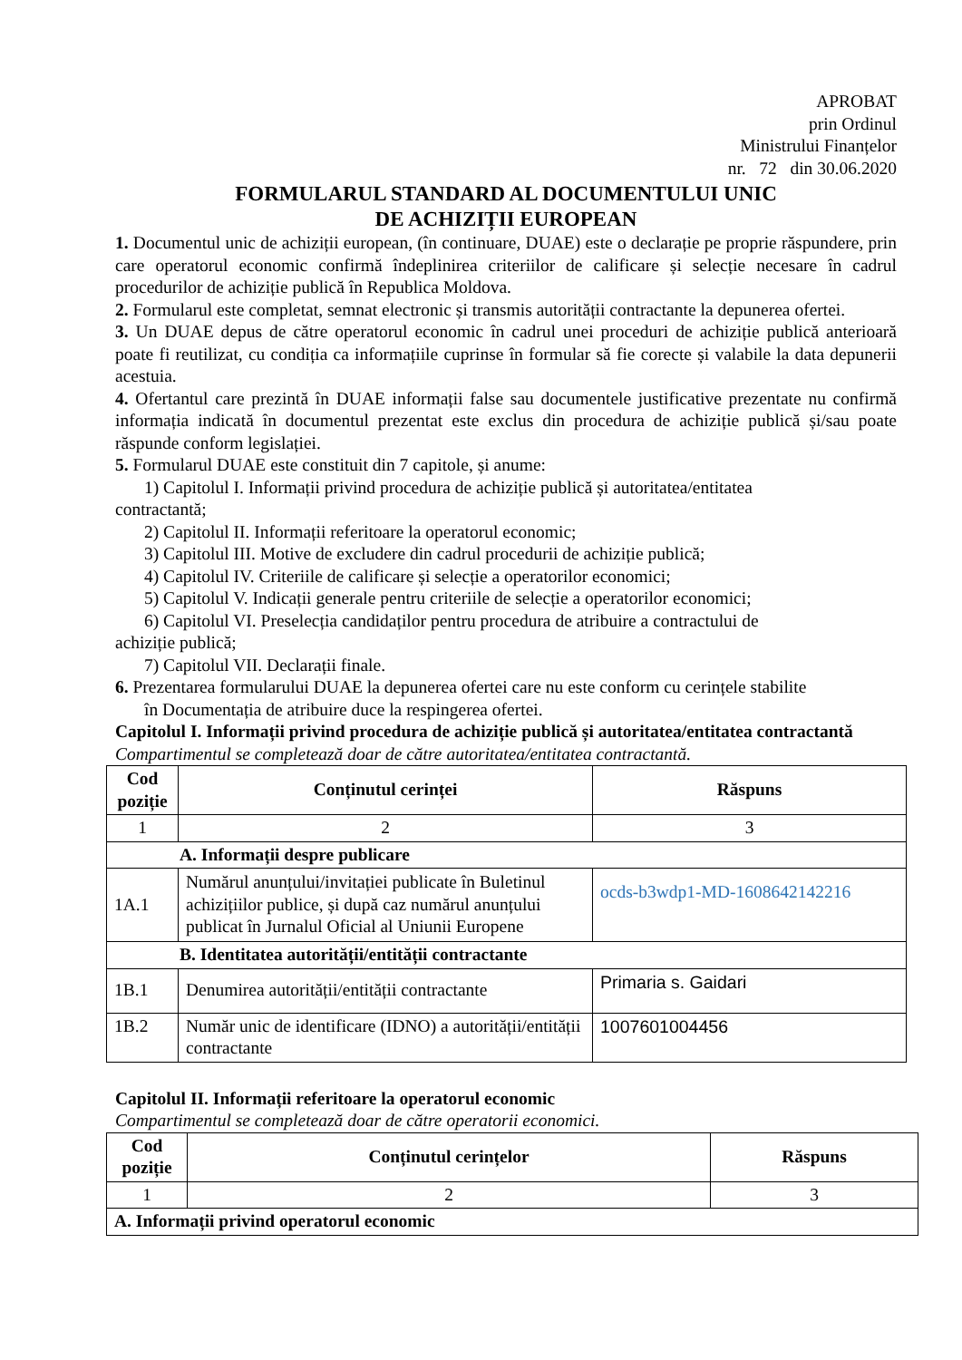APROBAT
prin Ordinul
Ministrului Finanțelor
nr. 72 din 30.06.2020
FORMULARUL STANDARD AL DOCUMENTULUI UNIC
DE ACHIZIȚII EUROPEAN
1. Documentul unic de achiziții european, (în continuare, DUAE) este o declarație pe proprie răspundere, prin care operatorul economic confirmă îndeplinirea criteriilor de calificare și selecție necesare în cadrul procedurilor de achiziție publică în Republica Moldova.
2. Formularul este completat, semnat electronic și transmis autorității contractante la depunerea ofertei.
3. Un DUAE depus de către operatorul economic în cadrul unei proceduri de achiziție publică anterioară poate fi reutilizat, cu condiția ca informațiile cuprinse în formular să fie corecte și valabile la data depunerii acestuia.
4. Ofertantul care prezintă în DUAE informații false sau documentele justificative prezentate nu confirmă informația indicată în documentul prezentat este exclus din procedura de achiziție publică și/sau poate răspunde conform legislației.
5. Formularul DUAE este constituit din 7 capitole, și anume:
1) Capitolul I. Informații privind procedura de achiziție publică și autoritatea/entitatea
contractantă;
2) Capitolul II. Informații referitoare la operatorul economic;
3) Capitolul III. Motive de excludere din cadrul procedurii de achiziție publică;
4) Capitolul IV. Criteriile de calificare și selecție a operatorilor economici;
5) Capitolul V. Indicații generale pentru criteriile de selecție a operatorilor economici;
6) Capitolul VI. Preselecția candidaților pentru procedura de atribuire a contractului de
achiziție publică;
7) Capitolul VII. Declarații finale.
6. Prezentarea formularului DUAE la depunerea ofertei care nu este conform cu cerințele stabilite
în Documentația de atribuire duce la respingerea ofertei.
Capitolul I. Informații privind procedura de achiziție publică și autoritatea/entitatea contractantă
Compartimentul se completează doar de către autoritatea/entitatea contractantă.
| Cod poziție | Conținutul cerinței | Răspuns |
| --- | --- | --- |
| 1 | 2 | 3 |
| A. Informații despre publicare | | |
| 1A.1 | Numărul anunțului/invitației publicate în Buletinul achizițiilor publice, și după caz numărul anunțului publicat în Jurnalul Oficial al Uniunii Europene | ocds-b3wdp1-MD-1608642142216 |
| B. Identitatea autorității/entității contractante | | |
| 1B.1 | Denumirea autorității/entității contractante | Primaria s. Gaidari |
| 1B.2 | Număr unic de identificare (IDNO) a autorității/entității contractante | 1007601004456 |
Capitolul II. Informații referitoare la operatorul economic
Compartimentul se completează doar de către operatorii economici.
| Cod poziție | Conținutul cerințelor | Răspuns |
| --- | --- | --- |
| 1 | 2 | 3 |
| A. Informații privind operatorul economic | | |